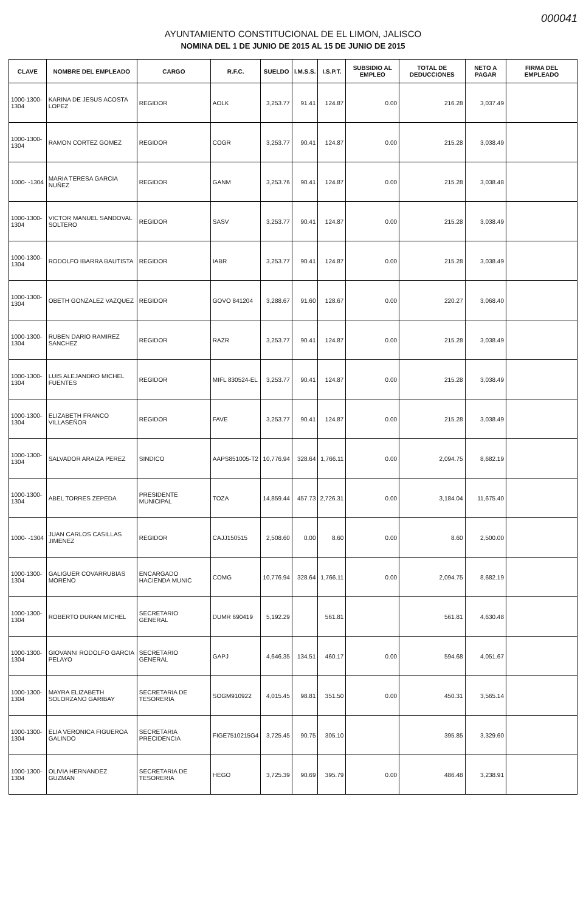000041
AYUNTAMIENTO CONSTITUCIONAL DE EL LIMON, JALISCO
NOMINA DEL 1 DE JUNIO DE 2015 AL 15 DE JUNIO DE 2015
| CLAVE | NOMBRE DEL EMPLEADO | CARGO | R.F.C. | SUELDO | I.M.S.S. | I.S.P.T. | SUBSIDIO AL EMPLEO | TOTAL DE DEDUCCIONES | NETO A PAGAR | FIRMA DEL EMPLEADO |
| --- | --- | --- | --- | --- | --- | --- | --- | --- | --- | --- |
| 1000-1300-1304 | KARINA DE JESUS ACOSTA LOPEZ | REGIDOR | AOLK | 3,253.77 | 91.41 | 124.87 | 0.00 | 216.28 | 3,037.49 | |
| 1000-1300-1304 | RAMON CORTEZ GOMEZ | REGIDOR | COGR | 3,253.77 | 90.41 | 124.87 | 0.00 | 215.28 | 3,038.49 | |
| 1000- -1304 | MARIA TERESA GARCIA NUÑEZ | REGIDOR | GANM | 3,253.76 | 90.41 | 124.87 | 0.00 | 215.28 | 3,038.48 | |
| 1000-1300-1304 | VICTOR MANUEL SANDOVAL SOLTERO | REGIDOR | SASV | 3,253.77 | 90.41 | 124.87 | 0.00 | 215.28 | 3,038.49 | |
| 1000-1300-1304 | RODOLFO IBARRA BAUTISTA | REGIDOR | IABR | 3,253.77 | 90.41 | 124.87 | 0.00 | 215.28 | 3,038.49 | |
| 1000-1300-1304 | OBETH GONZALEZ VAZQUEZ | REGIDOR | GOVO 841204 | 3,288.67 | 91.60 | 128.67 | 0.00 | 220.27 | 3,068.40 | |
| 1000-1300-1304 | RUBEN DARIO RAMIREZ SANCHEZ | REGIDOR | RAZR | 3,253.77 | 90.41 | 124.87 | 0.00 | 215.28 | 3,038.49 | |
| 1000-1300-1304 | LUIS ALEJANDRO MICHEL FUENTES | REGIDOR | MIFL 830524-EL | 3,253.77 | 90.41 | 124.87 | 0.00 | 215.28 | 3,038.49 | |
| 1000-1300-1304 | ELIZABETH FRANCO VILLASEÑOR | REGIDOR | FAVE | 3,253.77 | 90.41 | 124.87 | 0.00 | 215.28 | 3,038.49 | |
| 1000-1300-1304 | SALVADOR ARAIZA PEREZ | SINDICO | AAPS851005-T2 | 10,776.94 | 328.64 | 1,766.11 | 0.00 | 2,094.75 | 8,682.19 | |
| 1000-1300-1304 | ABEL TORRES ZEPEDA | PRESIDENTE MUNICIPAL | TOZA | 14,859.44 | 457.73 | 2,726.31 | 0.00 | 3,184.04 | 11,675.40 | |
| 1000- -1304 | JUAN CARLOS CASILLAS JIMENEZ | REGIDOR | CAJJ150515 | 2,508.60 | 0.00 | 8.60 | 0.00 | 8.60 | 2,500.00 | |
| 1000-1300-1304 | GALIGUER COVARRUBIAS MORENO | ENCARGADO HACIENDA MUNIC | COMG | 10,776.94 | 328.64 | 1,766.11 | 0.00 | 2,094.75 | 8,682.19 | |
| 1000-1300-1304 | ROBERTO DURAN MICHEL | SECRETARIO GENERAL | DUMR 690419 | 5,192.29 | | 561.81 | | 561.81 | 4,630.48 | |
| 1000-1300-1304 | GIOVANNI RODOLFO GARCIA PELAYO | SECRETARIO GENERAL | GAPJ | 4,646.35 | 134.51 | 460.17 | 0.00 | 594.68 | 4,051.67 | |
| 1000-1300-1304 | MAYRA ELIZABETH SOLORZANO GARIBAY | SECRETARIA DE TESORERIA | SOGM910922 | 4,015.45 | 98.81 | 351.50 | 0.00 | 450.31 | 3,565.14 | |
| 1000-1300-1304 | ELIA VERONICA FIGUEROA GALINDO | SECRETARIA PRECIDENCIA | FIGE7510215G4 | 3,725.45 | 90.75 | 305.10 | | 395.85 | 3,329.60 | |
| 1000-1300-1304 | OLIVIA HERNANDEZ GUZMAN | SECRETARIA DE TESORERIA | HEGO | 3,725.39 | 90.69 | 395.79 | 0.00 | 486.48 | 3,238.91 | |